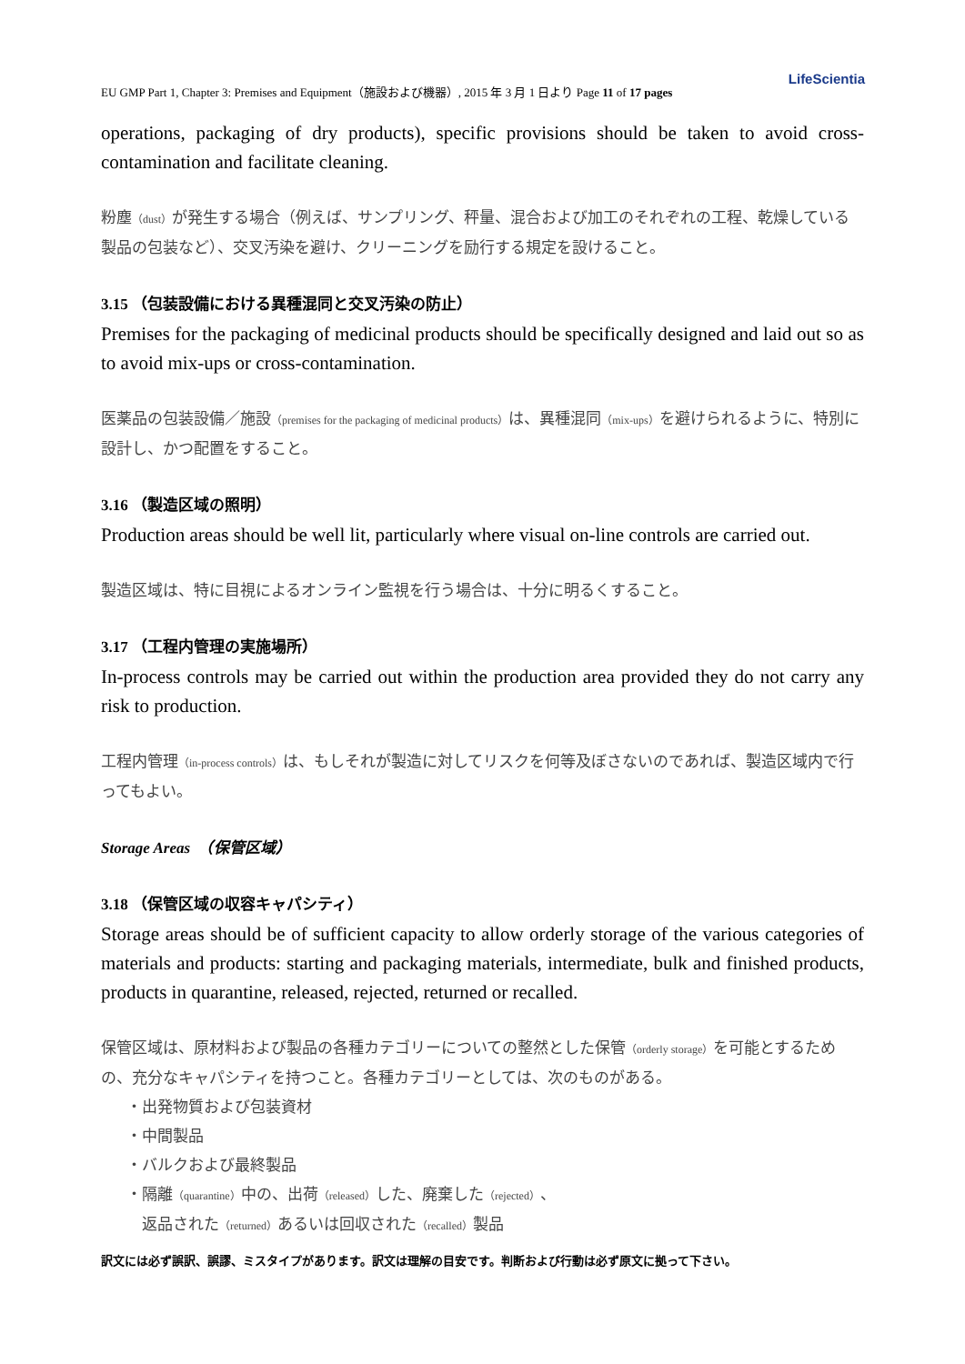LifeScientia
EU GMP Part 1, Chapter 3: Premises and Equipment（施設および機器）, 2015 年 3 月 1 日より Page 11 of 17 pages
operations, packaging of dry products), specific provisions should be taken to avoid cross-contamination and facilitate cleaning.
粉塵（dust）が発生する場合（例えば、サンプリング、秤量、混合および加工のそれぞれの工程、乾燥している製品の包装など）、交叉汚染を避け、クリーニングを励行する規定を設けること。
3.15 （包装設備における異種混同と交叉汚染の防止）
Premises for the packaging of medicinal products should be specifically designed and laid out so as to avoid mix-ups or cross-contamination.
医薬品の包装設備／施設（premises for the packaging of medicinal products）は、異種混同（mix-ups）を避けられるように、特別に設計し、かつ配置をすること。
3.16 （製造区域の照明）
Production areas should be well lit, particularly where visual on-line controls are carried out.
製造区域は、特に目視によるオンライン監視を行う場合は、十分に明るくすること。
3.17 （工程内管理の実施場所）
In-process controls may be carried out within the production area provided they do not carry any risk to production.
工程内管理（in-process controls）は、もしそれが製造に対してリスクを何等及ぼさないのであれば、製造区域内で行ってもよい。
Storage Areas　（保管区域）
3.18 （保管区域の収容キャパシティ）
Storage areas should be of sufficient capacity to allow orderly storage of the various categories of materials and products: starting and packaging materials, intermediate, bulk and finished products, products in quarantine, released, rejected, returned or recalled.
保管区域は、原材料および製品の各種カテゴリーについての整然とした保管（orderly storage）を可能とするための、充分なキャパシティを持つこと。各種カテゴリーとしては、次のものがある。
・出発物質および包装資材
・中間製品
・バルクおよび最終製品
・隔離（quarantine）中の、出荷（released）した、廃棄した（rejected）、
　返品された（returned）あるいは回収された（recalled）製品
訳文には必ず誤訳、誤謬、ミスタイプがあります。訳文は理解の目安です。判断および行動は必ず原文に拠って下さい。